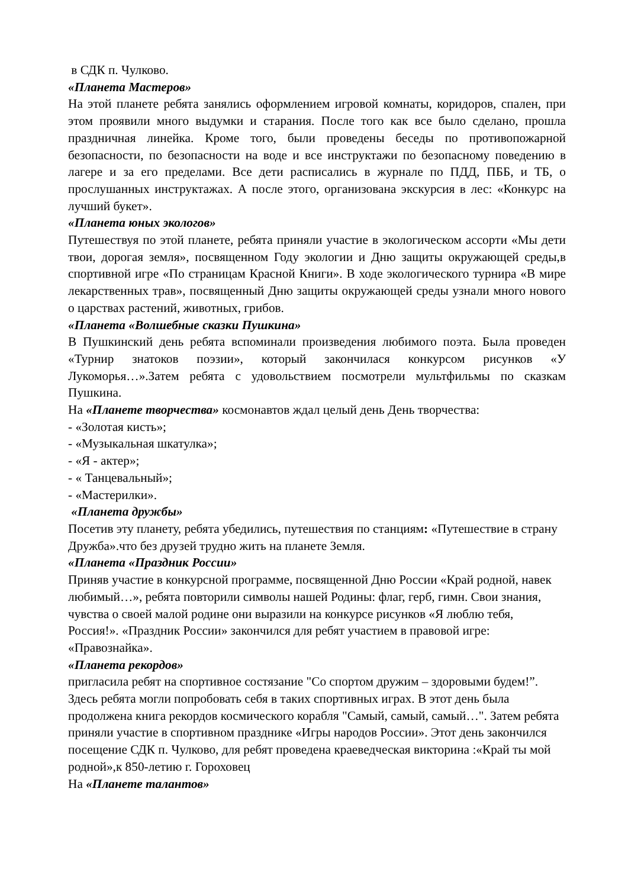в СДК п. Чулково.
«Планета Мастеров»
На этой планете ребята занялись оформлением игровой комнаты, коридоров, спален, при этом проявили много выдумки и старания. После того как все было сделано, прошла праздничная линейка. Кроме того, были проведены беседы по противопожарной безопасности, по безопасности на воде и все инструктажи по безопасному поведению в лагере и за его пределами. Все дети расписались в журнале по ПДД, ПББ, и ТБ, о прослушанных инструктажах. А после этого, организована экскурсия в лес: «Конкурс на лучший букет».
«Планета юных экологов»
Путешествуя по этой планете, ребята приняли участие в экологическом ассорти «Мы дети твои, дорогая земля», посвященном Году экологии и Дню защиты окружающей среды,в спортивной игре «По страницам Красной Книги». В ходе экологического турнира «В мире лекарственных трав», посвященный Дню защиты окружающей среды узнали много нового о царствах растений, животных, грибов.
«Планета «Волшебные сказки Пушкина»
В Пушкинский день ребята вспоминали произведения любимого поэта. Была проведен «Турнир знатоков поэзии», который закончилася конкурсом рисунков «У Лукоморья…».Затем ребята с удовольствием посмотрели мультфильмы по сказкам Пушкина.
На «Планете творчества» космонавтов ждал целый день День творчества:
- «Золотая кисть»;
- «Музыкальная шкатулка»;
- «Я - актер»;
- « Танцевальный»;
- «Мастерилки».
«Планета дружбы»
Посетив эту планету, ребята убедились, путешествия по станциям: «Путешествие в страну Дружба».что без друзей трудно жить на планете Земля.
«Планета «Праздник России»
Приняв участие в конкурсной программе, посвященной Дню России «Край родной, навек любимый…», ребята повторили символы нашей Родины: флаг, герб, гимн. Свои знания, чувства о своей малой родине они выразили на конкурсе рисунков «Я люблю тебя, Россия!». «Праздник России» закончился для ребят участием в правовой игре: «Правознайка».
«Планета рекордов»
пригласила ребят на спортивное состязание "Со спортом дружим – здоровыми будем!”. Здесь ребята могли попробовать себя в таких спортивных играх. В этот день была продолжена книга рекордов космического корабля "Самый, самый, самый…". Затем ребята приняли участие в спортивном празднике «Игры народов России». Этот день закончился посещение СДК п. Чулково, для ребят проведена краеведческая викторина :«Край ты мой родной»,к 850-летию г. Гороховец
На «Планете талантов»